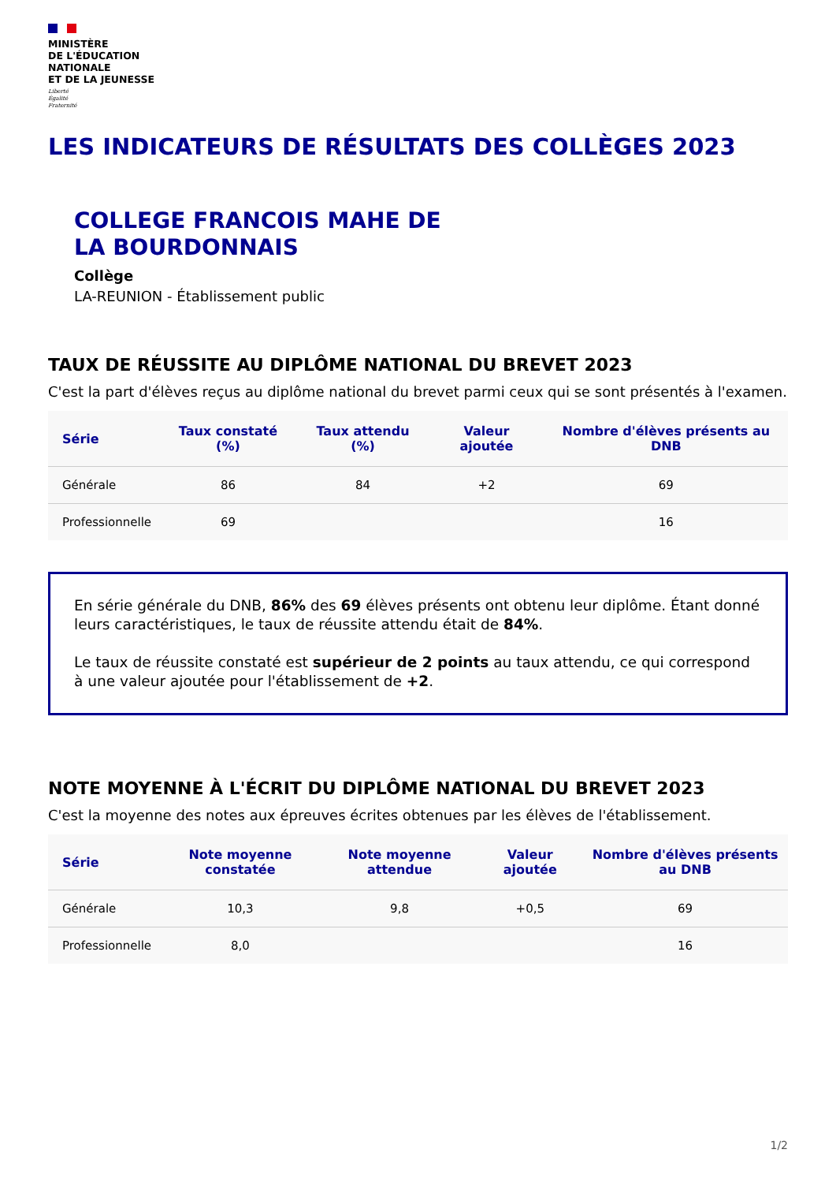MINISTÈRE
DE L'ÉDUCATION
NATIONALE
ET DE LA JEUNESSE
Liberté
Égalité
Fraternité
LES INDICATEURS DE RÉSULTATS DES COLLÈGES 2023
COLLEGE FRANCOIS MAHE DE
LA BOURDONNAIS
Collège
LA-REUNION - Établissement public
TAUX DE RÉUSSITE AU DIPLÔME NATIONAL DU BREVET 2023
C'est la part d'élèves reçus au diplôme national du brevet parmi ceux qui se sont présentés à l'examen.
| Série | Taux constaté (%) | Taux attendu (%) | Valeur ajoutée | Nombre d'élèves présents au DNB |
| --- | --- | --- | --- | --- |
| Générale | 86 | 84 | +2 | 69 |
| Professionnelle | 69 | | | 16 |
En série générale du DNB, 86% des 69 élèves présents ont obtenu leur diplôme. Étant donné leurs caractéristiques, le taux de réussite attendu était de 84%.
Le taux de réussite constaté est supérieur de 2 points au taux attendu, ce qui correspond à une valeur ajoutée pour l'établissement de +2.
NOTE MOYENNE À L'ÉCRIT DU DIPLÔME NATIONAL DU BREVET 2023
C'est la moyenne des notes aux épreuves écrites obtenues par les élèves de l'établissement.
| Série | Note moyenne constatée | Note moyenne attendue | Valeur ajoutée | Nombre d'élèves présents au DNB |
| --- | --- | --- | --- | --- |
| Générale | 10,3 | 9,8 | +0,5 | 69 |
| Professionnelle | 8,0 | | | 16 |
1/2